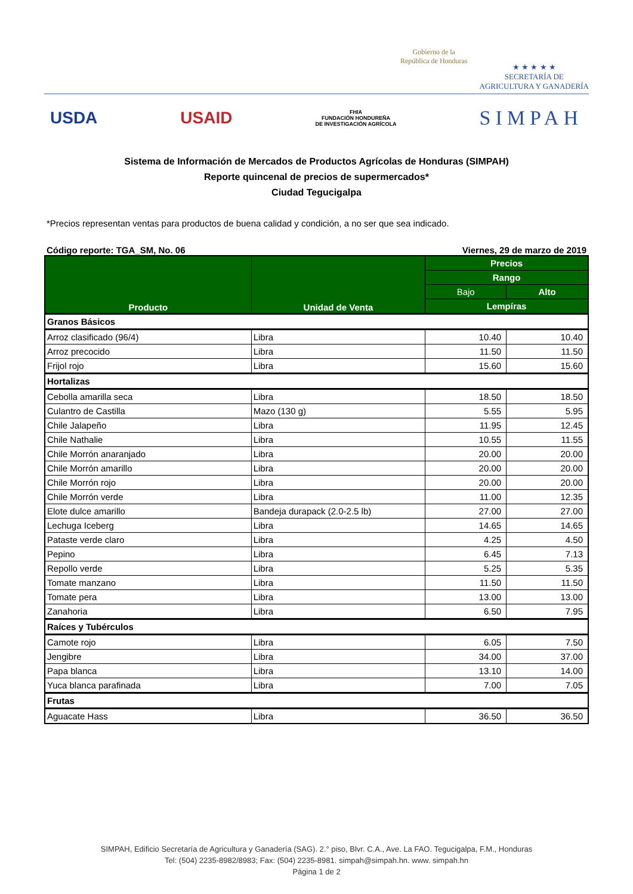Gobierno de la
República de Honduras
★ ★ ★ ★ ★
SECRETARÍA DE
AGRICULTURA Y GANADERÍA
USDA USAID FHIA
FUNDACIÓN HONDUREÑA
DE INVESTIGACIÓN AGRÍCOLA SIMPAH
Sistema de Información de Mercados de Productos Agrícolas de Honduras (SIMPAH)
Reporte quincenal de precios de supermercados*
Ciudad Tegucigalpa
*Precios representan ventas para productos de buena calidad y condición, a no ser que sea indicado.
Código reporte: TGA_SM, No. 06 Viernes, 29 de marzo de 2019
| Producto | Unidad de Venta | Precios | |
| --- | --- | --- | --- |
| | | Rango | |
| | | Bajo | Alto |
| | | Lempíras | |
| Granos Básicos | | | |
| Arroz clasificado (96/4) | Libra | 10.40 | 10.40 |
| Arroz precocido | Libra | 11.50 | 11.50 |
| Frijol rojo | Libra | 15.60 | 15.60 |
| Hortalizas | | | |
| Cebolla amarilla seca | Libra | 18.50 | 18.50 |
| Culantro de Castilla | Mazo (130 g) | 5.55 | 5.95 |
| Chile Jalapeño | Libra | 11.95 | 12.45 |
| Chile Nathalie | Libra | 10.55 | 11.55 |
| Chile Morrón anaranjado | Libra | 20.00 | 20.00 |
| Chile Morrón amarillo | Libra | 20.00 | 20.00 |
| Chile Morrón rojo | Libra | 20.00 | 20.00 |
| Chile Morrón verde | Libra | 11.00 | 12.35 |
| Elote dulce amarillo | Bandeja durapack (2.0-2.5 lb) | 27.00 | 27.00 |
| Lechuga Iceberg | Libra | 14.65 | 14.65 |
| Pataste verde claro | Libra | 4.25 | 4.50 |
| Pepino | Libra | 6.45 | 7.13 |
| Repollo verde | Libra | 5.25 | 5.35 |
| Tomate manzano | Libra | 11.50 | 11.50 |
| Tomate pera | Libra | 13.00 | 13.00 |
| Zanahoria | Libra | 6.50 | 7.95 |
| Raíces y Tubérculos | | | |
| Camote rojo | Libra | 6.05 | 7.50 |
| Jengibre | Libra | 34.00 | 37.00 |
| Papa blanca | Libra | 13.10 | 14.00 |
| Yuca blanca parafinada | Libra | 7.00 | 7.05 |
| Frutas | | | |
| Aguacate Hass | Libra | 36.50 | 36.50 |
SIMPAH, Edificio Secretaría de Agricultura y Ganadería (SAG). 2.° piso, Blvr. C.A., Ave. La FAO. Tegucigalpa, F.M., Honduras
Tel: (504) 2235-8982/8983; Fax: (504) 2235-8981. simpah@simpah.hn. www. simpah.hn
Página 1 de 2